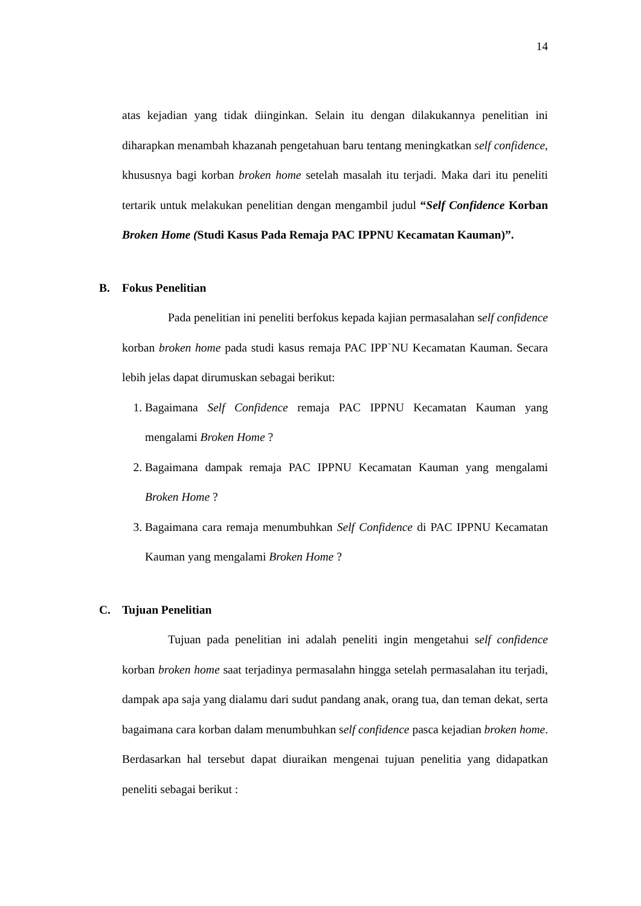14
atas kejadian yang tidak diinginkan. Selain itu dengan dilakukannya penelitian ini diharapkan menambah khazanah pengetahuan baru tentang meningkatkan self confidence, khususnya bagi korban broken home setelah masalah itu terjadi. Maka dari itu peneliti tertarik untuk melakukan penelitian dengan mengambil judul “Self Confidence Korban Broken Home (Studi Kasus Pada Remaja PAC IPPNU Kecamatan Kauman)”.
B. Fokus Penelitian
Pada penelitian ini peneliti berfokus kepada kajian permasalahan self confidence korban broken home pada studi kasus remaja PAC IPP`NU Kecamatan Kauman. Secara lebih jelas dapat dirumuskan sebagai berikut:
1. Bagaimana Self Confidence remaja PAC IPPNU Kecamatan Kauman yang mengalami Broken Home ?
2. Bagaimana dampak remaja PAC IPPNU Kecamatan Kauman yang mengalami Broken Home ?
3. Bagaimana cara remaja menumbuhkan Self Confidence di PAC IPPNU Kecamatan Kauman yang mengalami Broken Home ?
C. Tujuan Penelitian
Tujuan pada penelitian ini adalah peneliti ingin mengetahui self confidence korban broken home saat terjadinya permasalahn hingga setelah permasalahan itu terjadi, dampak apa saja yang dialamu dari sudut pandang anak, orang tua, dan teman dekat, serta bagaimana cara korban dalam menumbuhkan self confidence pasca kejadian broken home. Berdasarkan hal tersebut dapat diuraikan mengenai tujuan penelitia yang didapatkan peneliti sebagai berikut :